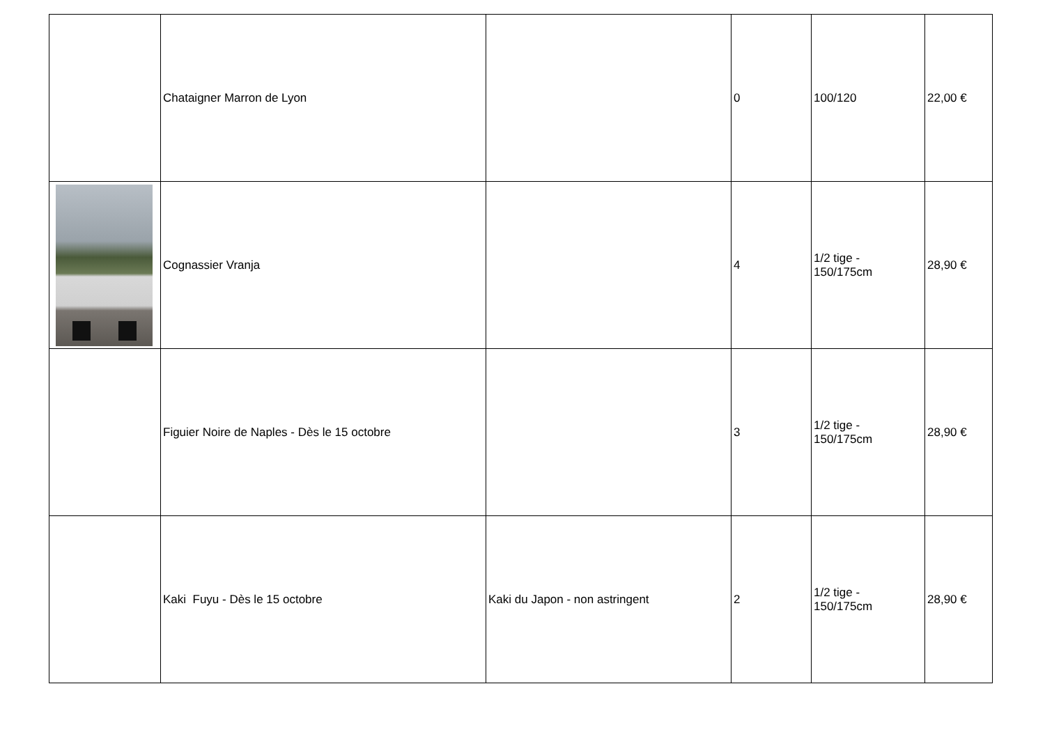| | Chataigner Marron de Lyon | | 0 | 100/120 | 22,00 € |
| | Cognassier Vranja | | 4 | 1/2 tige - 150/175cm | 28,90 € |
| | Figuier Noire de Naples - Dès le 15 octobre | | 3 | 1/2 tige - 150/175cm | 28,90 € |
| | Kaki Fuyu - Dès le 15 octobre | Kaki du Japon - non astringent | 2 | 1/2 tige - 150/175cm | 28,90 € |